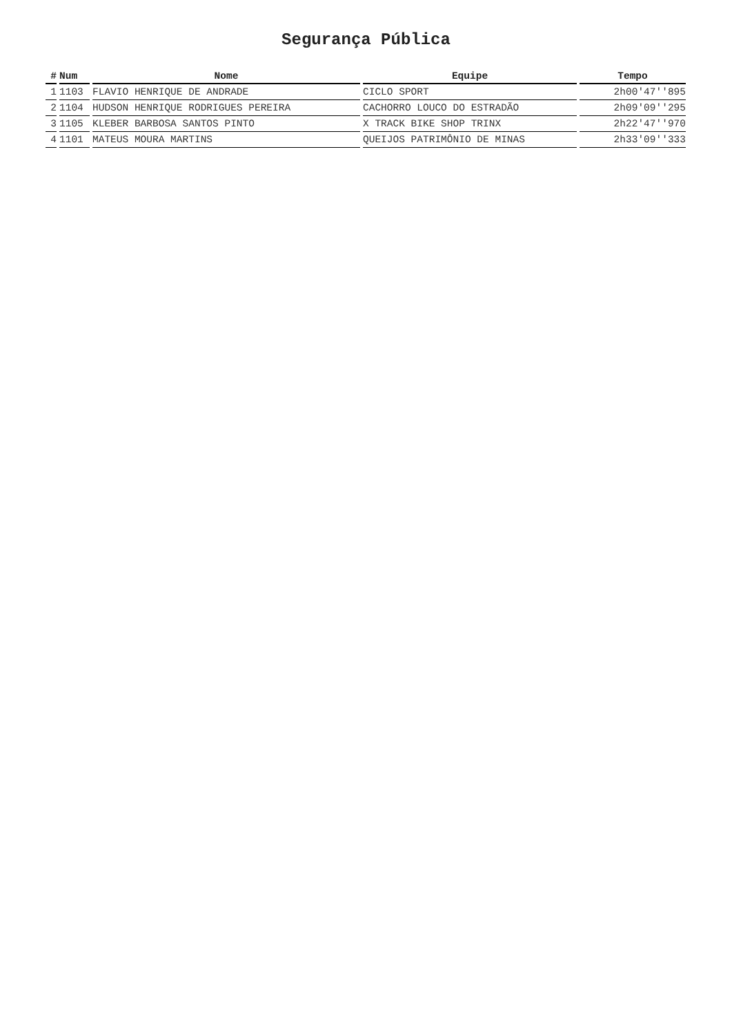Segurança Pública
| # | Num | Nome | Equipe | Tempo |
| --- | --- | --- | --- | --- |
| 1 | 1103 | FLAVIO HENRIQUE DE ANDRADE | CICLO SPORT | 2h00'47''895 |
| 2 | 1104 | HUDSON HENRIQUE RODRIGUES PEREIRA | CACHORRO LOUCO DO ESTRADÃO | 2h09'09''295 |
| 3 | 1105 | KLEBER BARBOSA SANTOS PINTO | X TRACK BIKE SHOP TRINX | 2h22'47''970 |
| 4 | 1101 | MATEUS MOURA MARTINS | QUEIJOS PATRIMÔNIO DE MINAS | 2h33'09''333 |